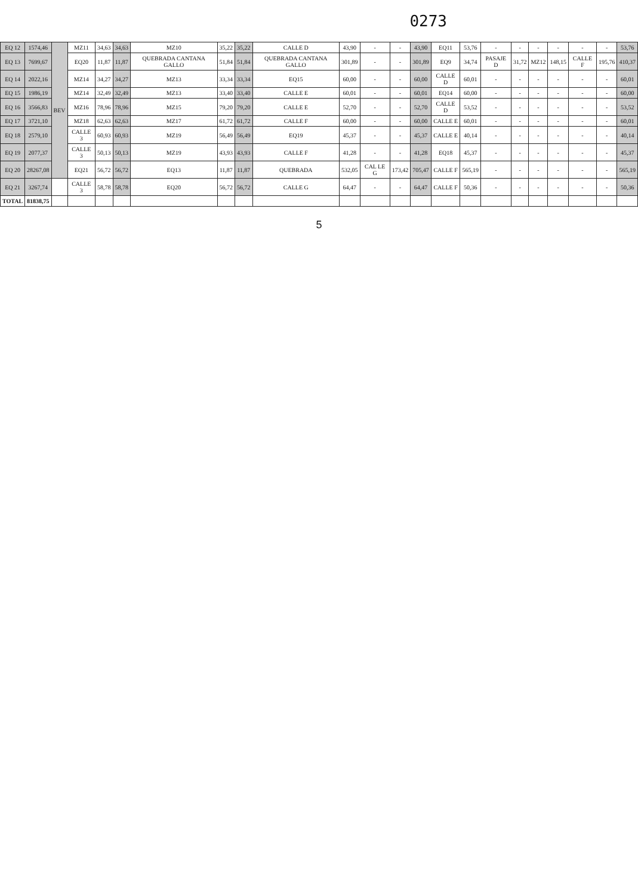0273
| EQ 12 | 1574,46 | BEV | MZ11 | 34,63 | 34,63 | MZ10 | 35,22 | 35,22 | CALLE D | 43,90 | - | - | 43,90 | EQ11 | 53,76 | - | - | - | - | - | - | 53,76 |
| EQ 13 | 7699,67 | | EQ20 | 11,87 | 11,87 | QUEBRADA CANTANA GALLO | 51,84 | 51,84 | QUEBRADA CANTANA GALLO | 301,89 | - | - | 301,89 | EQ9 | 34,74 | PASAJE D | 31,72 | MZ12 | 148,15 | CALLE F | 195,76 | 410,37 |
| EQ 14 | 2022,16 | | MZ14 | 34,27 | 34,27 | MZ13 | 33,34 | 33,34 | EQ15 | 60,00 | - | - | 60,00 | CALLE D | 60,01 | - | - | - | - | - | - | 60,01 |
| EQ 15 | 1986,19 | | MZ14 | 32,49 | 32,49 | MZ13 | 33,40 | 33,40 | CALLE E | 60,01 | - | - | 60,01 | EQ14 | 60,00 | - | - | - | - | - | - | 60,00 |
| EQ 16 | 3566,83 | | MZ16 | 78,96 | 78,96 | MZ15 | 79,20 | 79,20 | CALLE E | 52,70 | - | - | 52,70 | CALLE D | 53,52 | - | - | - | - | - | - | 53,52 |
| EQ 17 | 3721,10 | | MZ18 | 62,63 | 62,63 | MZ17 | 61,72 | 61,72 | CALLE F | 60,00 | - | - | 60,00 | CALLE E | 60,01 | - | - | - | - | - | - | 60,01 |
| EQ 18 | 2579,10 | | CALLE 3 | 60,93 | 60,93 | MZ19 | 56,49 | 56,49 | EQ19 | 45,37 | - | - | 45,37 | CALLE E | 40,14 | - | - | - | - | - | - | 40,14 |
| EQ 19 | 2077,37 | | CALLE 3 | 50,13 | 50,13 | MZ19 | 43,93 | 43,93 | CALLE F | 41,28 | - | - | 41,28 | EQ18 | 45,37 | - | - | - | - | - | - | 45,37 |
| EQ 20 | 28267,08 | | EQ21 | 56,72 | 56,72 | EQ13 | 11,87 | 11,87 | QUEBRADA | 532,05 | CAL LE G | 173,42 | 705,47 | CALLE F | 565,19 | - | - | - | - | - | - | 565,19 |
| EQ 21 | 3267,74 | | CALLE 3 | 58,78 | 58,78 | EQ20 | 56,72 | 56,72 | CALLE G | 64,47 | - | - | 64,47 | CALLE F | 50,36 | - | - | - | - | - | - | 50,36 |
| TOTAL | 81838,75 | | | | | | | | | | | | | | | | | | | | | |
5